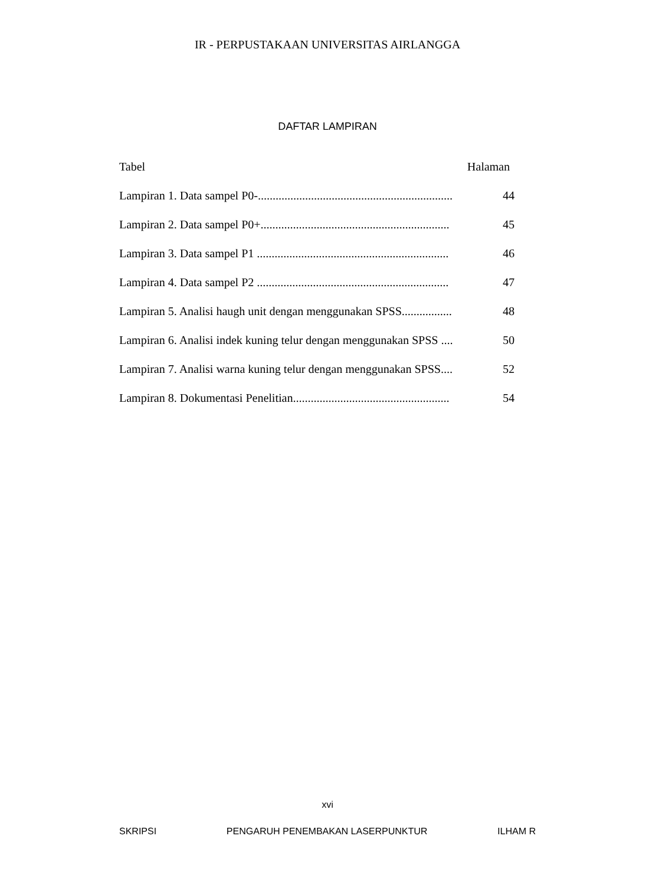IR - PERPUSTAKAAN UNIVERSITAS AIRLANGGA
DAFTAR LAMPIRAN
Tabel Halaman
Lampiran 1. Data sampel P0-.................................................................. 44
Lampiran 2. Data sampel P0+................................................................ 45
Lampiran 3. Data sampel P1 ................................................................. 46
Lampiran 4. Data sampel P2 ................................................................. 47
Lampiran 5. Analisi haugh unit dengan menggunakan SPSS................. 48
Lampiran 6. Analisi indek kuning telur dengan menggunakan SPSS .... 50
Lampiran 7. Analisi warna kuning telur dengan menggunakan SPSS.... 52
Lampiran 8. Dokumentasi Penelitian..................................................... 54
xvi
SKRIPSI PENGARUH PENEMBAKAN LASERPUNKTUR ILHAM R